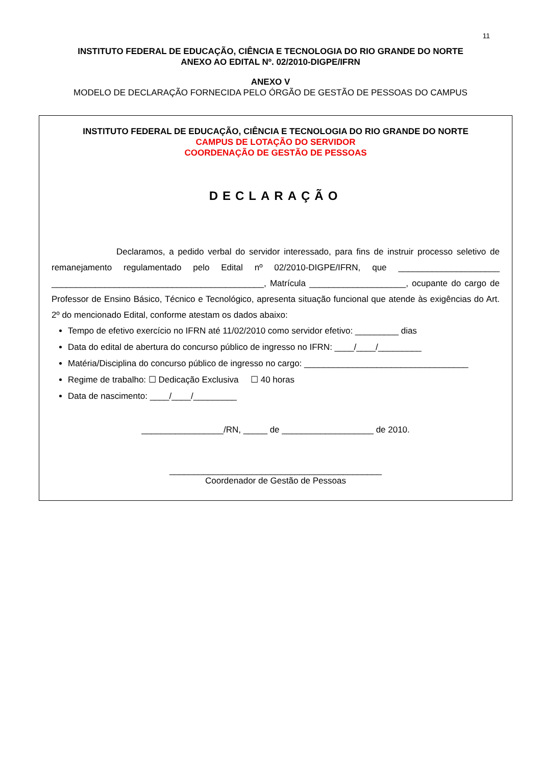11
INSTITUTO FEDERAL DE EDUCAÇÃO, CIÊNCIA E TECNOLOGIA DO RIO GRANDE DO NORTE
ANEXO AO EDITAL Nº. 02/2010-DIGPE/IFRN
ANEXO V
MODELO DE DECLARAÇÃO FORNECIDA PELO ÓRGÃO DE GESTÃO DE PESSOAS DO CAMPUS
INSTITUTO FEDERAL DE EDUCAÇÃO, CIÊNCIA E TECNOLOGIA DO RIO GRANDE DO NORTE
CAMPUS DE LOTAÇÃO DO SERVIDOR
COORDENAÇÃO DE GESTÃO DE PESSOAS
DECLARAÇÃO
Declaramos, a pedido verbal do servidor interessado, para fins de instruir processo seletivo de remanejamento regulamentado pelo Edital nº 02/2010-DIGPE/IFRN, que _____________________ ____________________________________________, Matrícula ____________________, ocupante do cargo de Professor de Ensino Básico, Técnico e Tecnológico, apresenta situação funcional que atende às exigências do Art. 2º do mencionado Edital, conforme atestam os dados abaixo:
Tempo de efetivo exercício no IFRN até 11/02/2010 como servidor efetivo: _________ dias
Data do edital de abertura do concurso público de ingresso no IFRN: ____/____/_________
Matéria/Disciplina do concurso público de ingresso no cargo: __________________________________
Regime de trabalho: ☐ Dedicação Exclusiva ☐ 40 horas
Data de nascimento: ____/____/_________
_________________/RN, _____ de ___________________ de 2010.
____________________________________________
Coordenador de Gestão de Pessoas